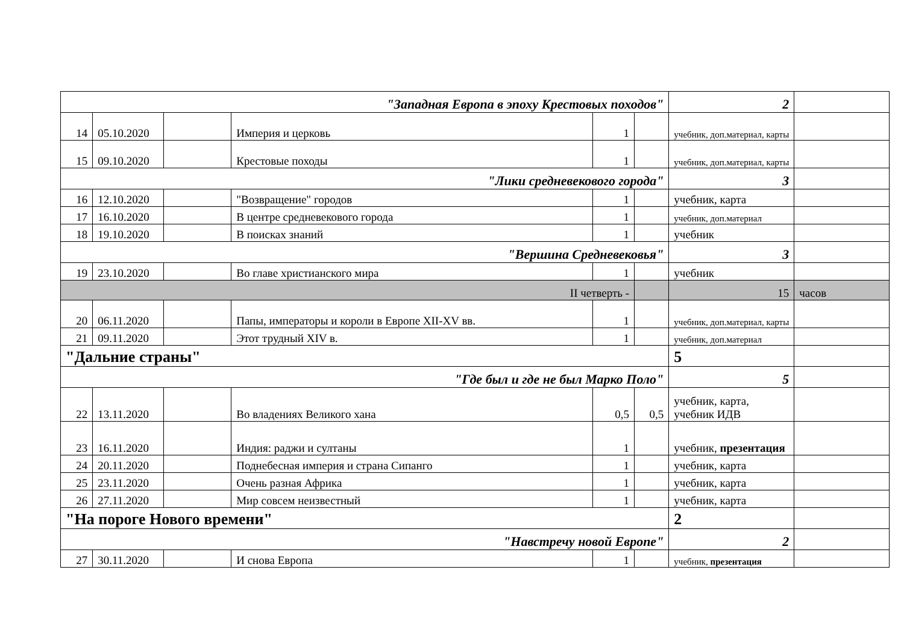| "Западная Европа в эпоху Крестовых походов" | | | | | | 2 | |
| 14 | 05.10.2020 | | Империя и церковь | 1 | | учебник, доп.материал, карты | |
| 15 | 09.10.2020 | | Крестовые походы | 1 | | учебник, доп.материал, карты | |
| "Лики средневекового города" | | | | | | 3 | |
| 16 | 12.10.2020 | | "Возвращение" городов | 1 | | учебник, карта | |
| 17 | 16.10.2020 | | В центре средневекового города | 1 | | учебник, доп.материал | |
| 18 | 19.10.2020 | | В поисках знаний | 1 | | учебник | |
| "Вершина Средневековья" | | | | | | 3 | |
| 19 | 23.10.2020 | | Во главе христианского мира | 1 | | учебник | |
| II четверть - | | | | | | 15 | часов |
| 20 | 06.11.2020 | | Папы, императоры и короли в Европе XII-XV вв. | 1 | | учебник, доп.материал, карты | |
| 21 | 09.11.2020 | | Этот трудный XIV в. | 1 | | учебник, доп.материал | |
| "Дальние страны" | | | | | | 5 | |
| "Где был и где не был Марко Поло" | | | | | | 5 | |
| 22 | 13.11.2020 | | Во владениях Великого хана | 0,5 | 0,5 | учебник, карта, учебник ИДВ | |
| 23 | 16.11.2020 | | Индия: раджи и султаны | 1 | | учебник, презентация | |
| 24 | 20.11.2020 | | Поднебесная империя и страна Сипанго | 1 | | учебник, карта | |
| 25 | 23.11.2020 | | Очень разная Африка | 1 | | учебник, карта | |
| 26 | 27.11.2020 | | Мир совсем неизвестный | 1 | | учебник, карта | |
| "На пороге Нового времени" | | | | | | 2 | |
| "Навстречу новой Европе" | | | | | | 2 | |
| 27 | 30.11.2020 | | И снова Европа | 1 | | учебник, презентация | |